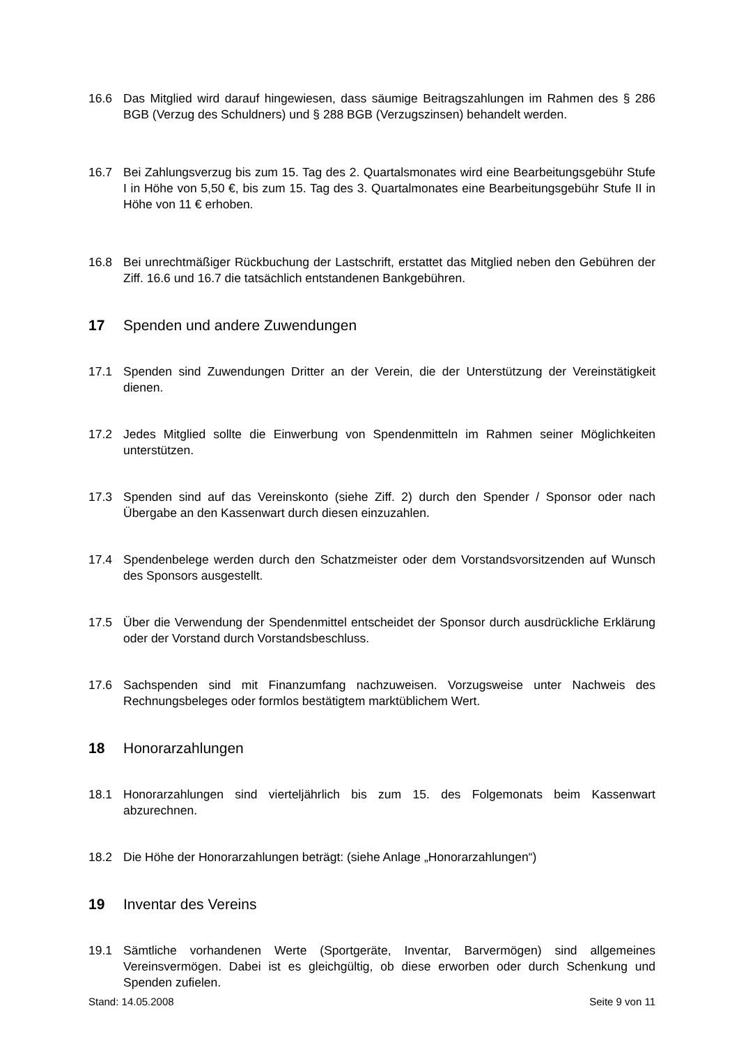16.6 Das Mitglied wird darauf hingewiesen, dass säumige Beitragszahlungen im Rahmen des § 286 BGB (Verzug des Schuldners) und § 288 BGB (Verzugszinsen) behandelt werden.
16.7 Bei Zahlungsverzug bis zum 15. Tag des 2. Quartalsmonates wird eine Bearbeitungsgebühr Stufe I in Höhe von 5,50 €, bis zum 15. Tag des 3. Quartalmonates eine Bearbeitungsgebühr Stufe II in Höhe von 11 € erhoben.
16.8 Bei unrechtmäßiger Rückbuchung der Lastschrift, erstattet das Mitglied neben den Gebühren der Ziff. 16.6 und 16.7 die tatsächlich entstandenen Bankgebühren.
17 Spenden und andere Zuwendungen
17.1 Spenden sind Zuwendungen Dritter an der Verein, die der Unterstützung der Vereinstätigkeit dienen.
17.2 Jedes Mitglied sollte die Einwerbung von Spendenmitteln im Rahmen seiner Möglichkeiten unterstützen.
17.3 Spenden sind auf das Vereinskonto (siehe Ziff. 2) durch den Spender / Sponsor oder nach Übergabe an den Kassenwart durch diesen einzuzahlen.
17.4 Spendenbelege werden durch den Schatzmeister oder dem Vorstandsvorsitzenden auf Wunsch des Sponsors ausgestellt.
17.5 Über die Verwendung der Spendenmittel entscheidet der Sponsor durch ausdrückliche Erklärung oder der Vorstand durch Vorstandsbeschluss.
17.6 Sachspenden sind mit Finanzumfang nachzuweisen. Vorzugsweise unter Nachweis des Rechnungsbeleges oder formlos bestätigtem marktüblichem Wert.
18 Honorarzahlungen
18.1 Honorarzahlungen sind vierteljährlich bis zum 15. des Folgemonats beim Kassenwart abzurechnen.
18.2 Die Höhe der Honorarzahlungen beträgt: (siehe Anlage „Honorarzahlungen“)
19 Inventar des Vereins
19.1 Sämtliche vorhandenen Werte (Sportgeräte, Inventar, Barvermögen) sind allgemeines Vereinsvermögen. Dabei ist es gleichgültig, ob diese erworben oder durch Schenkung und Spenden zufielen.
Stand: 14.05.2008 Seite 9 von 11